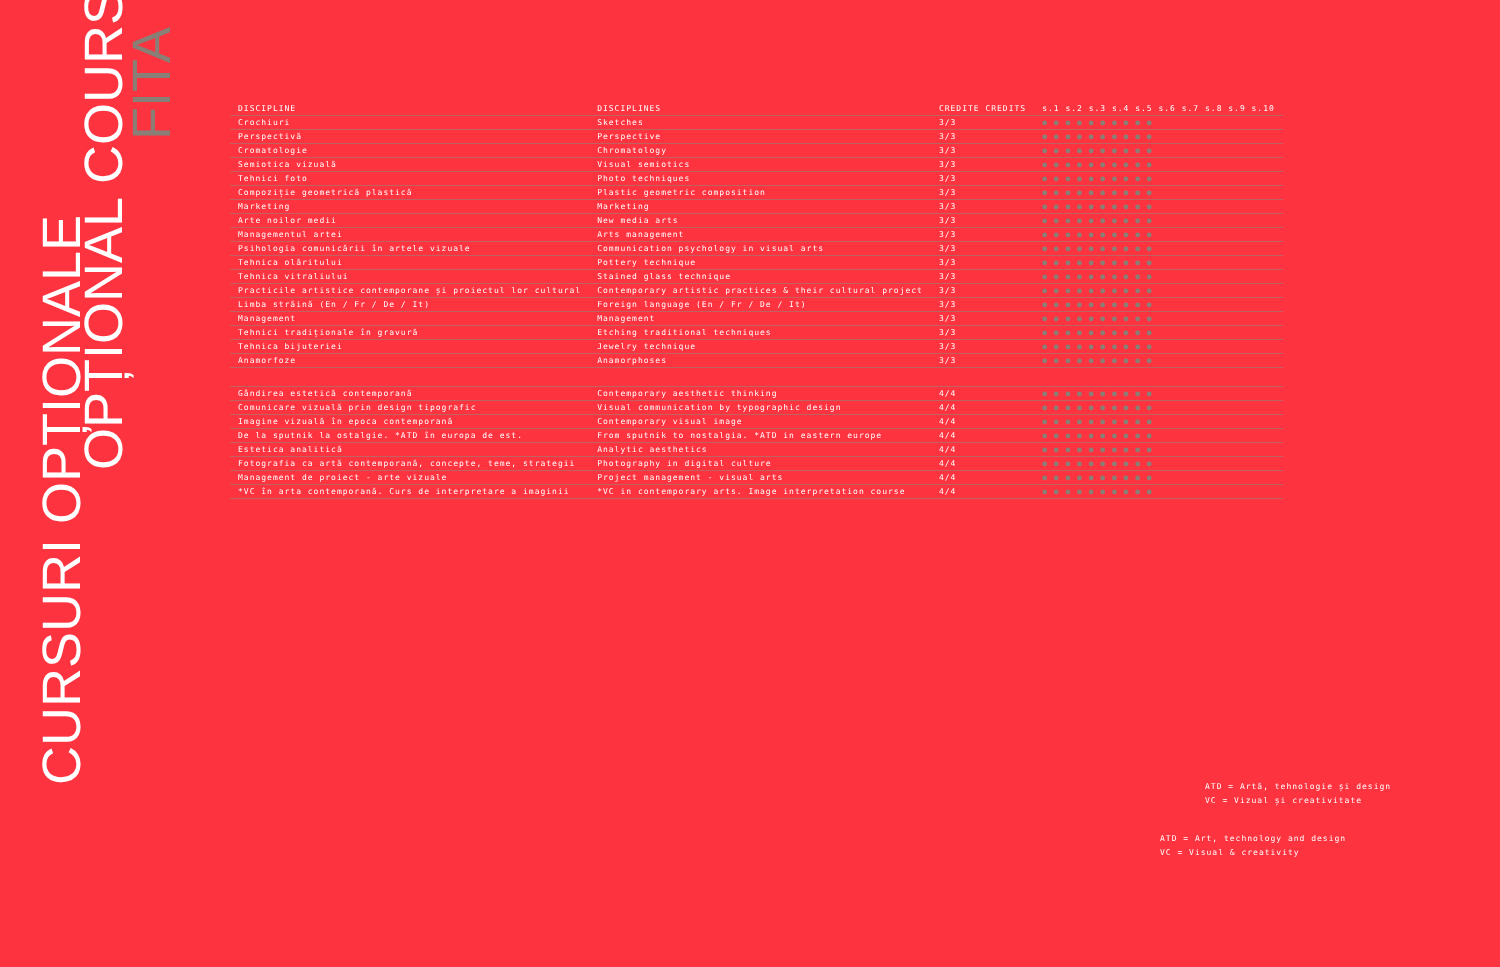CURSURI OPȚIONALE
OPȚIONAL COURSE
FITA
| DISCIPLINE | DISCIPLINES | CREDITE CREDITS | s.1 s.2 s.3 s.4 s.5 s.6 s.7 s.8 s.9 s.10 |
| --- | --- | --- | --- |
| Crochiuri | Sketches | 3/3 | ● ● ● ● ● ● ● ● ● ● |
| Perspectivă | Perspective | 3/3 | ● ● ● ● ● ● ● ● ● ● |
| Cromatologie | Chromatology | 3/3 | ● ● ● ● ● ● ● ● ● ● |
| Semiotica vizuală | Visual semiotics | 3/3 | ● ● ● ● ● ● ● ● ● ● |
| Tehnici foto | Photo techniques | 3/3 | ● ● ● ● ● ● ● ● ● ● |
| Compoziție geometrică plastică | Plastic geometric composition | 3/3 | ● ● ● ● ● ● ● ● ● ● |
| Marketing | Marketing | 3/3 | ● ● ● ● ● ● ● ● ● ● |
| Arte noilor medii | New media arts | 3/3 | ● ● ● ● ● ● ● ● ● ● |
| Managementul artei | Arts management | 3/3 | ● ● ● ● ● ● ● ● ● ● |
| Psihologia comunicării în artele vizuale | Communication psychology in visual arts | 3/3 | ● ● ● ● ● ● ● ● ● ● |
| Tehnica olăritului | Pottery technique | 3/3 | ● ● ● ● ● ● ● ● ● ● |
| Tehnica vitraliului | Stained glass technique | 3/3 | ● ● ● ● ● ● ● ● ● ● |
| Practicile artistice contemporane și proiectul lor cultural | Contemporary artistic practices & their cultural project | 3/3 | ● ● ● ● ● ● ● ● ● ● |
| Limba străină (En / Fr / De / It) | Foreign language (En / Fr / De / It) | 3/3 | ● ● ● ● ● ● ● ● ● ● |
| Management | Management | 3/3 | ● ● ● ● ● ● ● ● ● ● |
| Tehnici tradiționale în gravură | Etching traditional techniques | 3/3 | ● ● ● ● ● ● ● ● ● ● |
| Tehnica bijuteriei | Jewelry technique | 3/3 | ● ● ● ● ● ● ● ● ● ● |
| Anamorfoze | Anamorphoses | 3/3 | ● ● ● ● ● ● ● ● ● ● |
| Gândirea estetică contemporană | Contemporary aesthetic thinking | 4/4 | ● ● ● ● ● ● ● ● ● ● |
| Comunicare vizuală prin design tipografic | Visual communication by typographic design | 4/4 | ● ● ● ● ● ● ● ● ● ● |
| Imagine vizuală în epoca contemporană | Contemporary visual image | 4/4 | ● ● ● ● ● ● ● ● ● ● |
| De la sputnik la ostalgie. *ATD în europa de est. | From sputnik to nostalgia. *ATD in eastern europe | 4/4 | ● ● ● ● ● ● ● ● ● ● |
| Estetica analitică | Analytic aesthetics | 4/4 | ● ● ● ● ● ● ● ● ● ● |
| Fotografia ca artă contemporană, concepte, teme, strategii | Photography in digital culture | 4/4 | ● ● ● ● ● ● ● ● ● ● |
| Management de proiect - arte vizuale | Project management - visual arts | 4/4 | ● ● ● ● ● ● ● ● ● ● |
| *VC în arta contemporană. Curs de interpretare a imaginii | *VC in contemporary arts. Image interpretation course | 4/4 | ● ● ● ● ● ● ● ● ● ● |
ATD = Artă, tehnologie și design
VC = Vizual și creativitate
ATD = Art, technology and design
VC = Visual & creativity